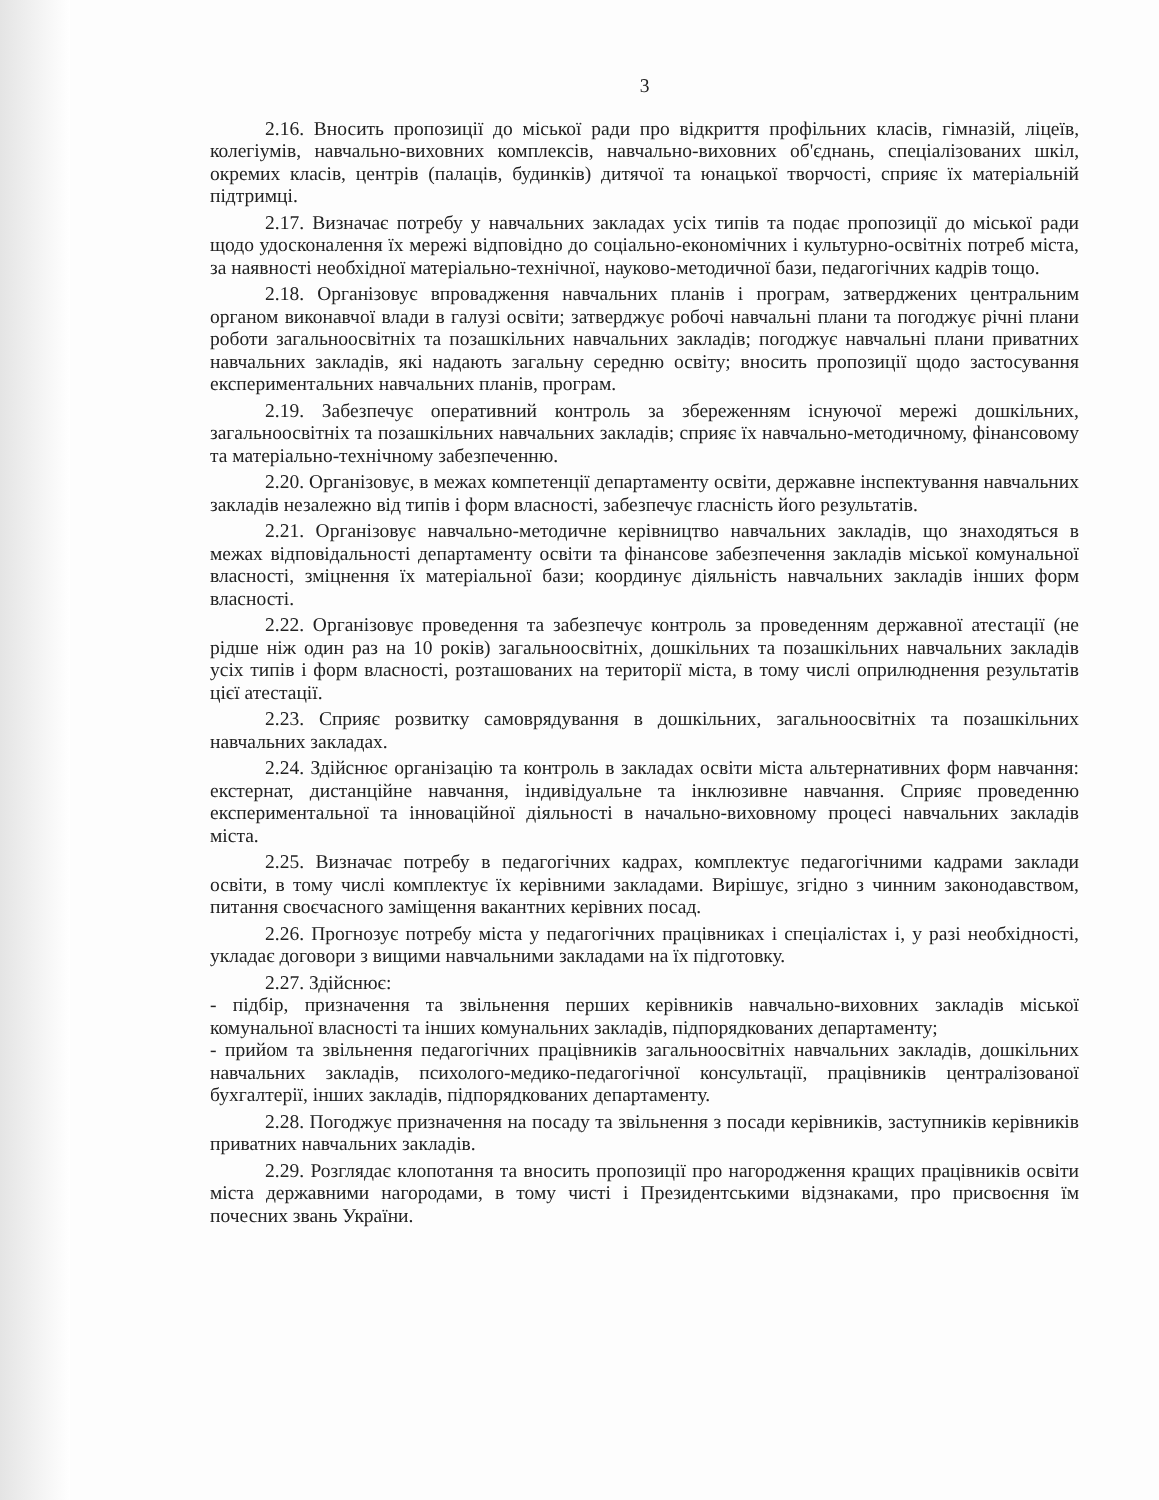3
2.16. Вносить пропозиції до міської ради про відкриття профільних класів, гімназій, ліцеїв, колегіумів, навчально-виховних комплексів, навчально-виховних об'єднань, спеціалізованих шкіл, окремих класів, центрів (палаців, будинків) дитячої та юнацької творчості, сприяє їх матеріальній підтримці.
2.17. Визначає потребу у навчальних закладах усіх типів та подає пропозиції до міської ради щодо удосконалення їх мережі відповідно до соціально-економічних і культурно-освітніх потреб міста, за наявності необхідної матеріально-технічної, науково-методичної бази, педагогічних кадрів тощо.
2.18. Організовує впровадження навчальних планів і програм, затверджених центральним органом виконавчої влади в галузі освіти; затверджує робочі навчальні плани та погоджує річні плани роботи загальноосвітніх та позашкільних навчальних закладів; погоджує навчальні плани приватних навчальних закладів, які надають загальну середню освіту; вносить пропозиції щодо застосування експериментальних навчальних планів, програм.
2.19. Забезпечує оперативний контроль за збереженням існуючої мережі дошкільних, загальноосвітніх та позашкільних навчальних закладів; сприяє їх навчально-методичному, фінансовому та матеріально-технічному забезпеченню.
2.20. Організовує, в межах компетенції департаменту освіти, державне інспектування навчальних закладів незалежно від типів і форм власності, забезпечує гласність його результатів.
2.21. Організовує навчально-методичне керівництво навчальних закладів, що знаходяться в межах відповідальності департаменту освіти та фінансове забезпечення закладів міської комунальної власності, зміцнення їх матеріальної бази; координує діяльність навчальних закладів інших форм власності.
2.22. Організовує проведення та забезпечує контроль за проведенням державної атестації (не рідше ніж один раз на 10 років) загальноосвітніх, дошкільних та позашкільних навчальних закладів усіх типів і форм власності, розташованих на території міста, в тому числі оприлюднення результатів цієї атестації.
2.23. Сприяє розвитку самоврядування в дошкільних, загальноосвітніх та позашкільних навчальних закладах.
2.24. Здійснює організацію та контроль в закладах освіти міста альтернативних форм навчання: екстернат, дистанційне навчання, індивідуальне та інклюзивне навчання. Сприяє проведенню експериментальної та інноваційної діяльності в начально-виховному процесі навчальних закладів міста.
2.25. Визначає потребу в педагогічних кадрах, комплектує педагогічними кадрами заклади освіти, в тому числі комплектує їх керівними закладами. Вирішує, згідно з чинним законодавством, питання своєчасного заміщення вакантних керівних посад.
2.26. Прогнозує потребу міста у педагогічних працівниках і спеціалістах і, у разі необхідності, укладає договори з вищими навчальними закладами на їх підготовку.
2.27. Здійснює:
- підбір, призначення та звільнення перших керівників навчально-виховних закладів міської комунальної власності та інших комунальних закладів, підпорядкованих департаменту;
- прийом та звільнення педагогічних працівників загальноосвітніх навчальних закладів, дошкільних навчальних закладів, психолого-медико-педагогічної консультації, працівників централізованої бухгалтерії, інших закладів, підпорядкованих департаменту.
2.28. Погоджує призначення на посаду та звільнення з посади керівників, заступників керівників приватних навчальних закладів.
2.29. Розглядає клопотання та вносить пропозиції про нагородження кращих працівників освіти міста державними нагородами, в тому чисті і Президентськими відзнаками, про присвоєння їм почесних звань України.